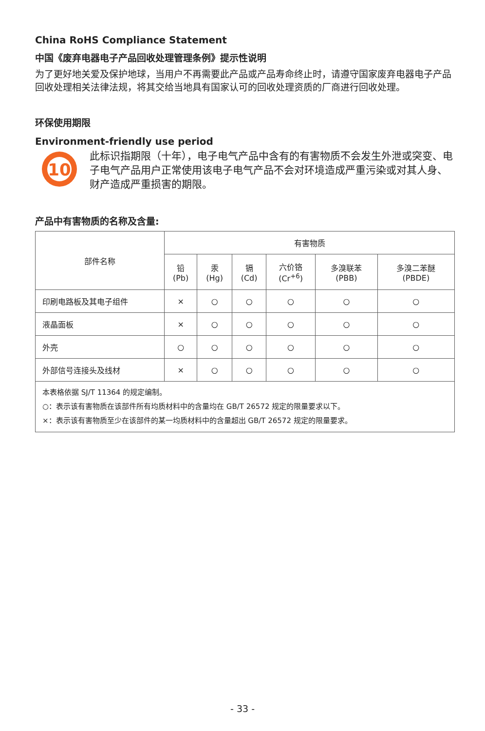China RoHS Compliance Statement
中国《废弃电器电子产品回收处理管理条例》提示性说明
为了更好地关爱及保护地球，当用户不再需要此产品或产品寿命终止时，请遵守国家废弃电器电子产品回收处理相关法律法规，将其交给当地具有国家认可的回收处理资质的厂商进行回收处理。
环保使用期限
Environment-friendly use period
10
此标识指期限（十年），电子电气产品中含有的有害物质不会发生外泄或突变、电子电气产品用户正常使用该电子电气产品不会对环境造成严重污染或对其人身、财产造成严重损害的期限。
产品中有害物质的名称及含量:
| 部件名称 | 有害物质 | | | | | |
| --- | --- | --- | --- | --- | --- | --- |
| | 铅 (Pb) | 汞 (Hg) | 镉 (Cd) | 六价铬 (Cr<sup>+6</sup>) | 多溴联苯 (PBB) | 多溴二苯醚 (PBDE) |
| 印刷电路板及其电子组件 | × | ○ | ○ | ○ | ○ | ○ |
| 液晶面板 | × | ○ | ○ | ○ | ○ | ○ |
| 外壳 | ○ | ○ | ○ | ○ | ○ | ○ |
| 外部信号连接头及线材 | × | ○ | ○ | ○ | ○ | ○ |
| 本表格依据 SJ/T 11364 的规定编制。 ○：表示该有害物质在该部件所有均质材料中的含量均在 GB/T 26572 规定的限量要求以下。 ×：表示该有害物质至少在该部件的某一均质材料中的含量超出 GB/T 26572 规定的限量要求。 | | | | | | |
- 33 -